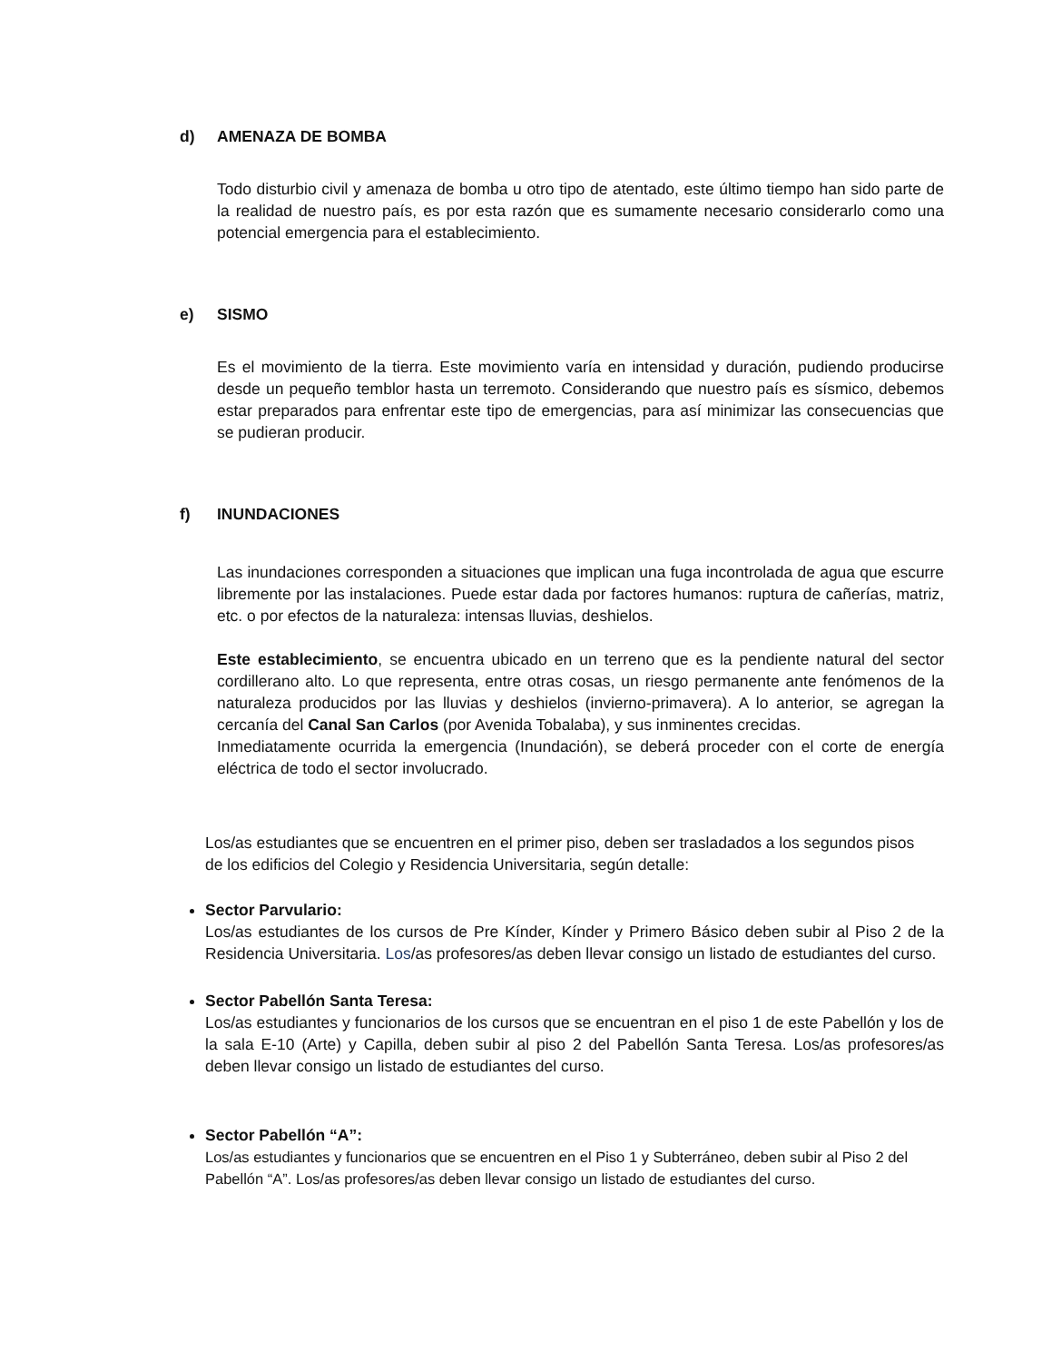d) AMENAZA DE BOMBA
Todo disturbio civil y amenaza de bomba u otro tipo de atentado, este último tiempo han sido parte de la realidad de nuestro país, es por esta razón que es sumamente necesario considerarlo como una potencial emergencia para el establecimiento.
e) SISMO
Es el movimiento de la tierra. Este movimiento varía en intensidad y duración, pudiendo producirse desde un pequeño temblor hasta un terremoto. Considerando que nuestro país es sísmico, debemos estar preparados para enfrentar este tipo de emergencias, para así minimizar las consecuencias que se pudieran producir.
f) INUNDACIONES
Las inundaciones corresponden a situaciones que implican una fuga incontrolada de agua que escurre libremente por las instalaciones. Puede estar dada por factores humanos: ruptura de cañerías, matriz, etc. o por efectos de la naturaleza: intensas lluvias, deshielos.
Este establecimiento, se encuentra ubicado en un terreno que es la pendiente natural del sector cordillerano alto. Lo que representa, entre otras cosas, un riesgo permanente ante fenómenos de la naturaleza producidos por las lluvias y deshielos (invierno-primavera). A lo anterior, se agregan la cercanía del Canal San Carlos (por Avenida Tobalaba), y sus inminentes crecidas.
Inmediatamente ocurrida la emergencia (Inundación), se deberá proceder con el corte de energía eléctrica de todo el sector involucrado.
Los/as estudiantes que se encuentren en el primer piso, deben ser trasladados a los segundos pisos de los edificios del Colegio y Residencia Universitaria, según detalle:
Sector Parvulario:
Los/as estudiantes de los cursos de Pre Kínder, Kínder y Primero Básico deben subir al Piso 2 de la Residencia Universitaria. Los/as profesores/as deben llevar consigo un listado de estudiantes del curso.
Sector Pabellón Santa Teresa:
Los/as estudiantes y funcionarios de los cursos que se encuentran en el piso 1 de este Pabellón y los de la sala E-10 (Arte) y Capilla, deben subir al piso 2 del Pabellón Santa Teresa. Los/as profesores/as deben llevar consigo un listado de estudiantes del curso.
Sector Pabellón “A”:
Los/as estudiantes y funcionarios que se encuentren en el Piso 1 y Subterráneo, deben subir al Piso 2 del Pabellón “A”. Los/as profesores/as deben llevar consigo un listado de estudiantes del curso.